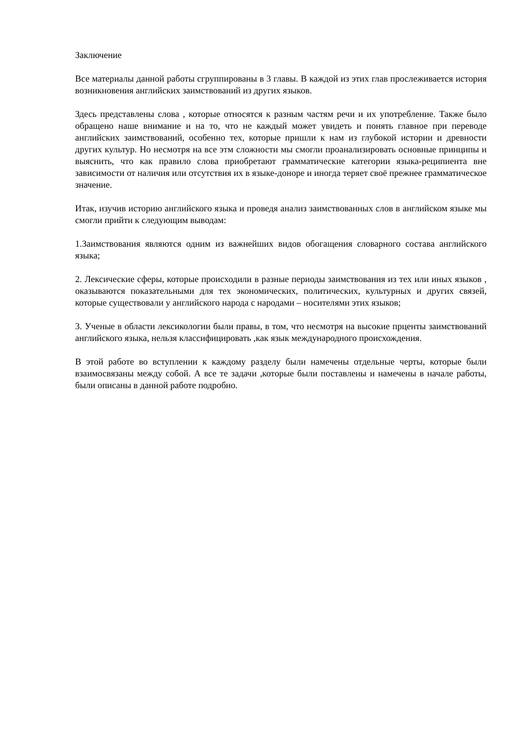Заключение
Все материалы данной работы сгруппированы в 3 главы. В каждой из этих глав прослеживается история возникновения английских заимствований из других языков.
Здесь представлены слова , которые относятся к разным частям речи и их употребление. Также было обращено наше внимание и на то, что не каждый может увидеть и понять главное при переводе английских заимствований, особенно тех, которые пришли к нам из глубокой истории и древности других культур. Но несмотря на все этм сложности мы смогли проанализировать основные принципы и выяснить, что как правило слова приобретают грамматические категории языка-реципиента вне зависимости от наличия или отсутствия их в языке-доноре и иногда теряет своё прежнее грамматическое значение.
Итак, изучив историю английского языка и проведя анализ заимствованных слов в английском языке мы смогли прийти к следующим выводам:
1.Заимствования являются одним из важнейших видов обогащения словарного состава английского языка;
2. Лексические сферы, которые происходили в разные периоды заимствования из тех или иных языков , оказываются показательными для тех экономических, политических, культурных и других связей, которые существовали у английского народа с народами – носителями этих языков;
3. Ученые в области лексикологии были правы, в том, что несмотря на высокие прценты заимствований английского языка, нельзя классифицировать ,как язык международного происхождения.
В этой работе во вступлении к каждому разделу были намечены отдельные черты, которые были взаимосвязаны между собой. А все те задачи ,которые были поставлены и намечены в начале работы, были описаны в данной работе подробно.